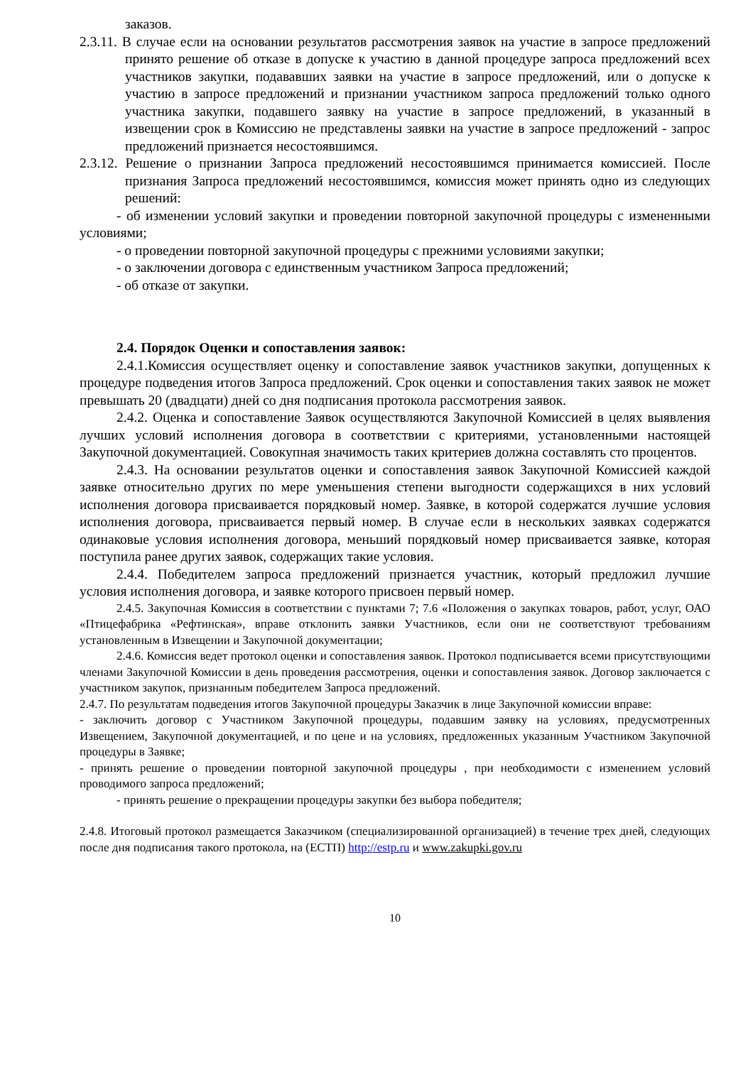заказов.
2.3.11. В случае если на основании результатов рассмотрения заявок на участие в запросе предложений принято решение об отказе в допуске к участию в данной процедуре запроса предложений всех участников закупки, подававших заявки на участие в запросе предложений, или о допуске к участию в запросе предложений и признании участником запроса предложений только одного участника закупки, подавшего заявку на участие в запросе предложений, в указанный в извещении срок в Комиссию не представлены заявки на участие в запросе предложений - запрос предложений признается несостоявшимся.
2.3.12. Решение о признании Запроса предложений несостоявшимся принимается комиссией. После признания Запроса предложений несостоявшимся, комиссия может принять одно из следующих решений:
- об изменении условий закупки и проведении повторной закупочной процедуры с измененными условиями;
- о проведении повторной закупочной процедуры с прежними условиями закупки;
- о заключении договора с единственным участником Запроса предложений;
- об отказе от закупки.
2.4. Порядок Оценки и сопоставления заявок:
2.4.1.Комиссия осуществляет оценку и сопоставление заявок участников закупки, допущенных к процедуре подведения итогов Запроса предложений. Срок оценки и сопоставления таких заявок не может превышать 20 (двадцати) дней со дня подписания протокола рассмотрения заявок.
2.4.2. Оценка и сопоставление Заявок осуществляются Закупочной Комиссией в целях выявления лучших условий исполнения договора в соответствии с критериями, установленными настоящей Закупочной документацией. Совокупная значимость таких критериев должна составлять сто процентов.
2.4.3. На основании результатов оценки и сопоставления заявок Закупочной Комиссией каждой заявке относительно других по мере уменьшения степени выгодности содержащихся в них условий исполнения договора присваивается порядковый номер. Заявке, в которой содержатся лучшие условия исполнения договора, присваивается первый номер. В случае если в нескольких заявках содержатся одинаковые условия исполнения договора, меньший порядковый номер присваивается заявке, которая поступила ранее других заявок, содержащих такие условия.
2.4.4. Победителем запроса предложений признается участник, который предложил лучшие условия исполнения договора, и заявке которого присвоен первый номер.
2.4.5. Закупочная Комиссия в соответствии с пунктами 7; 7.6 «Положения о закупках товаров, работ, услуг, ОАО «Птицефабрика «Рефтинская», вправе отклонить заявки Участников, если они не соответствуют требованиям установленным в Извещении и Закупочной документации;
2.4.6. Комиссия ведет протокол оценки и сопоставления заявок. Протокол подписывается всеми присутствующими членами Закупочной Комиссии в день проведения рассмотрения, оценки и сопоставления заявок. Договор заключается с участником закупок, признанным победителем Запроса предложений.
2.4.7. По результатам подведения итогов Закупочной процедуры Заказчик в лице Закупочной комиссии вправе:
- заключить договор с Участником Закупочной процедуры, подавшим заявку на условиях, предусмотренных Извещением, Закупочной документацией, и по цене и на условиях, предложенных указанным Участником Закупочной процедуры в Заявке;
- принять решение о проведении повторной закупочной процедуры , при необходимости с изменением условий проводимого запроса предложений;
- принять решение о прекращении процедуры закупки без выбора победителя;
2.4.8. Итоговый протокол размещается Заказчиком (специализированной организацией) в течение трех дней, следующих после дня подписания такого протокола, на (ЕСТП) http://estp.ru и www.zakupki.gov.ru
10